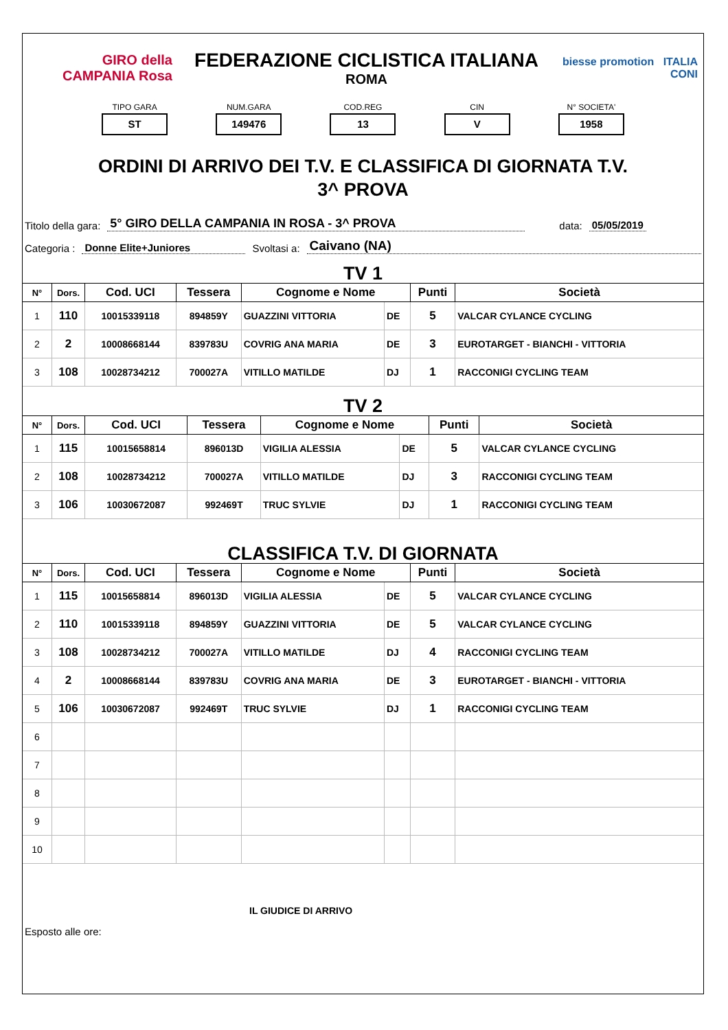GIRO della CAMPANIA Rosa
FEDERAZIONE CICLISTICA ITALIANA
ROMA
biesse promotion ITALIA CONI
TIPO GARA
ST
NUM.GARA
149476
COD.REG
13
CIN
V
N° SOCIETA'
1958
ORDINI DI ARRIVO DEI T.V. E CLASSIFICA DI GIORNATA T.V.
3^ PROVA
Titolo della gara: 5° GIRO DELLA CAMPANIA IN ROSA - 3^ PROVA data: 05/05/2019
Categoria : Donne Elite+Juniores Svoltasi a: Caivano (NA)
TV 1
| N° | Dors. | Cod. UCI | Tessera | Cognome e Nome | | Punti | Società |
| --- | --- | --- | --- | --- | --- | --- | --- |
| 1 | 110 | 10015339118 | 894859Y | GUAZZINI VITTORIA | DE | 5 | VALCAR CYLANCE CYCLING |
| 2 | 2 | 10008668144 | 839783U | COVRIG ANA MARIA | DE | 3 | EUROTARGET - BIANCHI - VITTORIA |
| 3 | 108 | 10028734212 | 700027A | VITILLO MATILDE | DJ | 1 | RACCONIGI CYCLING TEAM |
TV 2
| N° | Dors. | Cod. UCI | Tessera | Cognome e Nome | | Punti | Società |
| --- | --- | --- | --- | --- | --- | --- | --- |
| 1 | 115 | 10015658814 | 896013D | VIGILIA ALESSIA | DE | 5 | VALCAR CYLANCE CYCLING |
| 2 | 108 | 10028734212 | 700027A | VITILLO MATILDE | DJ | 3 | RACCONIGI CYCLING TEAM |
| 3 | 106 | 10030672087 | 992469T | TRUC SYLVIE | DJ | 1 | RACCONIGI CYCLING TEAM |
CLASSIFICA T.V. DI GIORNATA
| N° | Dors. | Cod. UCI | Tessera | Cognome e Nome | | Punti | Società |
| --- | --- | --- | --- | --- | --- | --- | --- |
| 1 | 115 | 10015658814 | 896013D | VIGILIA ALESSIA | DE | 5 | VALCAR CYLANCE CYCLING |
| 2 | 110 | 10015339118 | 894859Y | GUAZZINI VITTORIA | DE | 5 | VALCAR CYLANCE CYCLING |
| 3 | 108 | 10028734212 | 700027A | VITILLO MATILDE | DJ | 4 | RACCONIGI CYCLING TEAM |
| 4 | 2 | 10008668144 | 839783U | COVRIG ANA MARIA | DE | 3 | EUROTARGET - BIANCHI - VITTORIA |
| 5 | 106 | 10030672087 | 992469T | TRUC SYLVIE | DJ | 1 | RACCONIGI CYCLING TEAM |
| 6 | | | | | | | |
| 7 | | | | | | | |
| 8 | | | | | | | |
| 9 | | | | | | | |
| 10 | | | | | | | |
IL GIUDICE DI ARRIVO
Esposto alle ore: